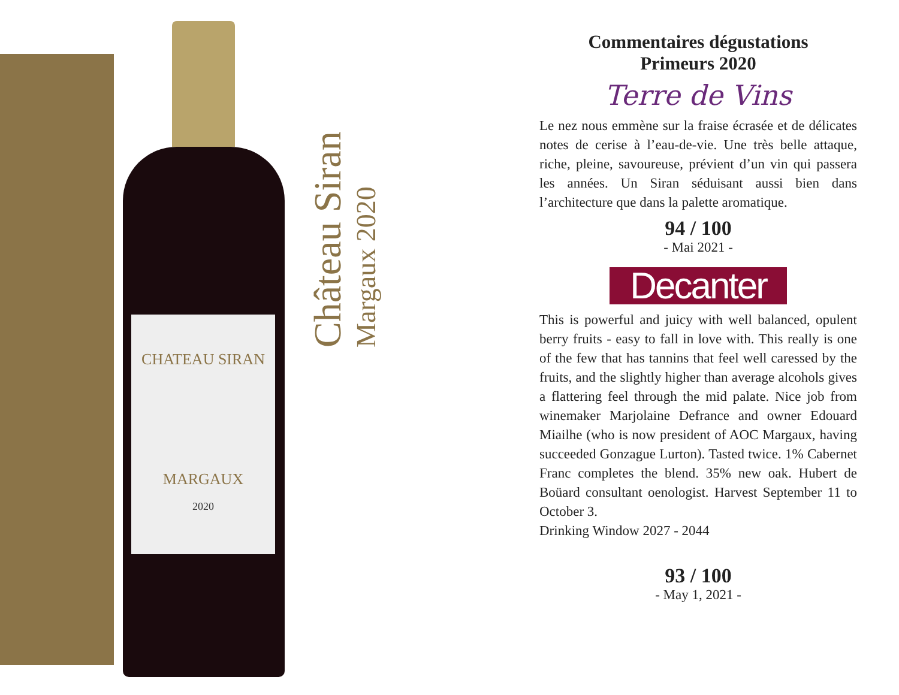CHATEAU SIRAN
MARGAUX
2020
Château Siran
Margaux 2020
Commentaires dégustations
Primeurs 2020
Terre de Vins
Le nez nous emmène sur la fraise écrasée et de délicates notes de cerise à l’eau-de-vie. Une très belle attaque, riche, pleine, savoureuse, prévient d’un vin qui passera les années. Un Siran séduisant aussi bien dans l’architecture que dans la palette aromatique.
94 / 100
- Mai 2021 -
Decanter
This is powerful and juicy with well balanced, opulent berry fruits - easy to fall in love with. This really is one of the few that has tannins that feel well caressed by the fruits, and the slightly higher than average alcohols gives a flattering feel through the mid palate. Nice job from winemaker Marjolaine Defrance and owner Edouard Miailhe (who is now president of AOC Margaux, having succeeded Gonzague Lurton). Tasted twice. 1% Cabernet Franc completes the blend. 35% new oak. Hubert de Boüard consultant oenologist. Harvest September 11 to October 3.
Drinking Window 2027 - 2044
93 / 100
- May 1, 2021 -